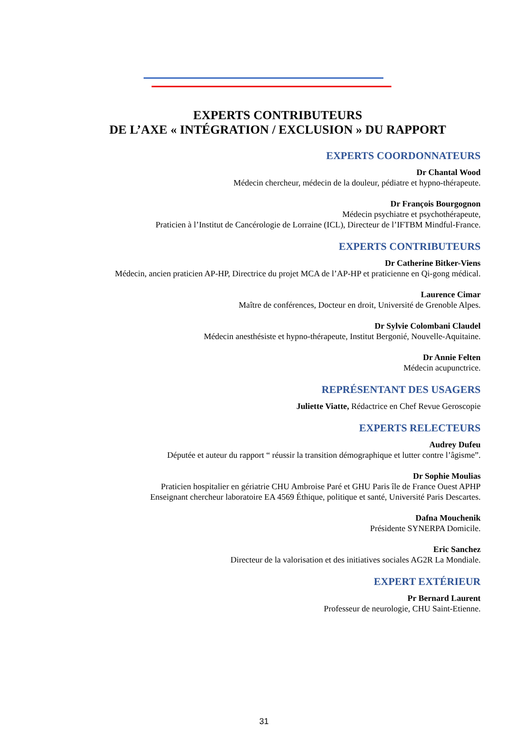EXPERTS CONTRIBUTEURS
DE L’AXE « INTÉGRATION / EXCLUSION » DU RAPPORT
EXPERTS COORDONNATEURS
Dr Chantal Wood
Médecin chercheur, médecin de la douleur, pédiatre et hypno-thérapeute.
Dr François Bourgognon
Médecin psychiatre et psychothérapeute,
Praticien à l’Institut de Cancérologie de Lorraine (ICL), Directeur de l’IFTBM Mindful-France.
EXPERTS CONTRIBUTEURS
Dr Catherine Bitker-Viens
Médecin, ancien praticien AP-HP, Directrice du projet MCA de l’AP-HP et praticienne en Qi-gong médical.
Laurence Cimar
Maître de conférences, Docteur en droit, Université de Grenoble Alpes.
Dr Sylvie Colombani Claudel
Médecin anesthésiste et hypno-thérapeute, Institut Bergonié, Nouvelle-Aquitaine.
Dr Annie Felten
Médecin acupunctrice.
REPRÉSENTANT DES USAGERS
Juliette Viatte, Rédactrice en Chef Revue Geroscopie
EXPERTS RELECTEURS
Audrey Dufeu
Députée et auteur du rapport “ réussir la transition démographique et lutter contre l’âgisme”.
Dr Sophie Moulias
Praticien hospitalier en gériatrie CHU Ambroise Paré et GHU Paris île de France Ouest APHP
Enseignant chercheur laboratoire EA 4569 Éthique, politique et santé, Université Paris Descartes.
Dafna Mouchenik
Présidente SYNERPA Domicile.
Eric Sanchez
Directeur de la valorisation et des initiatives sociales AG2R La Mondiale.
EXPERT EXTÉRIEUR
Pr Bernard Laurent
Professeur de neurologie, CHU Saint-Etienne.
31